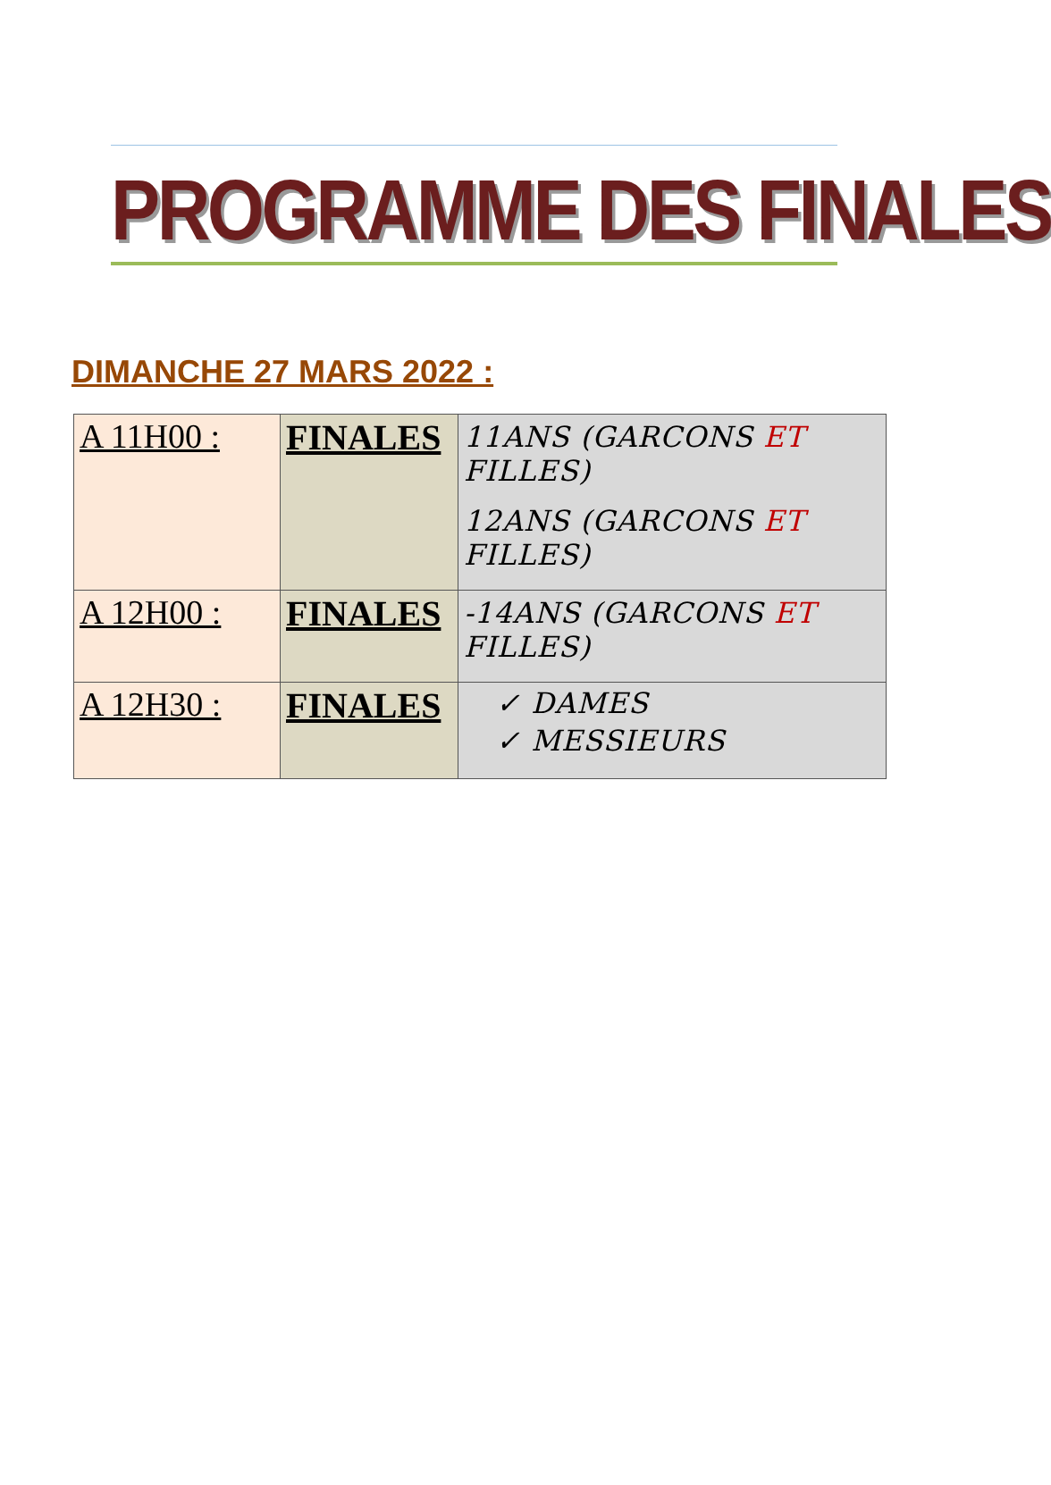PROGRAMME DES FINALES
DIMANCHE 27 MARS 2022 :
| A 11H00 : | FINALES | 11ANS (GARCONS ET FILLES) 12ANS (GARCONS ET FILLES) |
| A 12H00 : | FINALES | -14ANS (GARCONS ET FILLES) |
| A 12H30 : | FINALES | ✓ DAMES ✓ MESSIEURS |